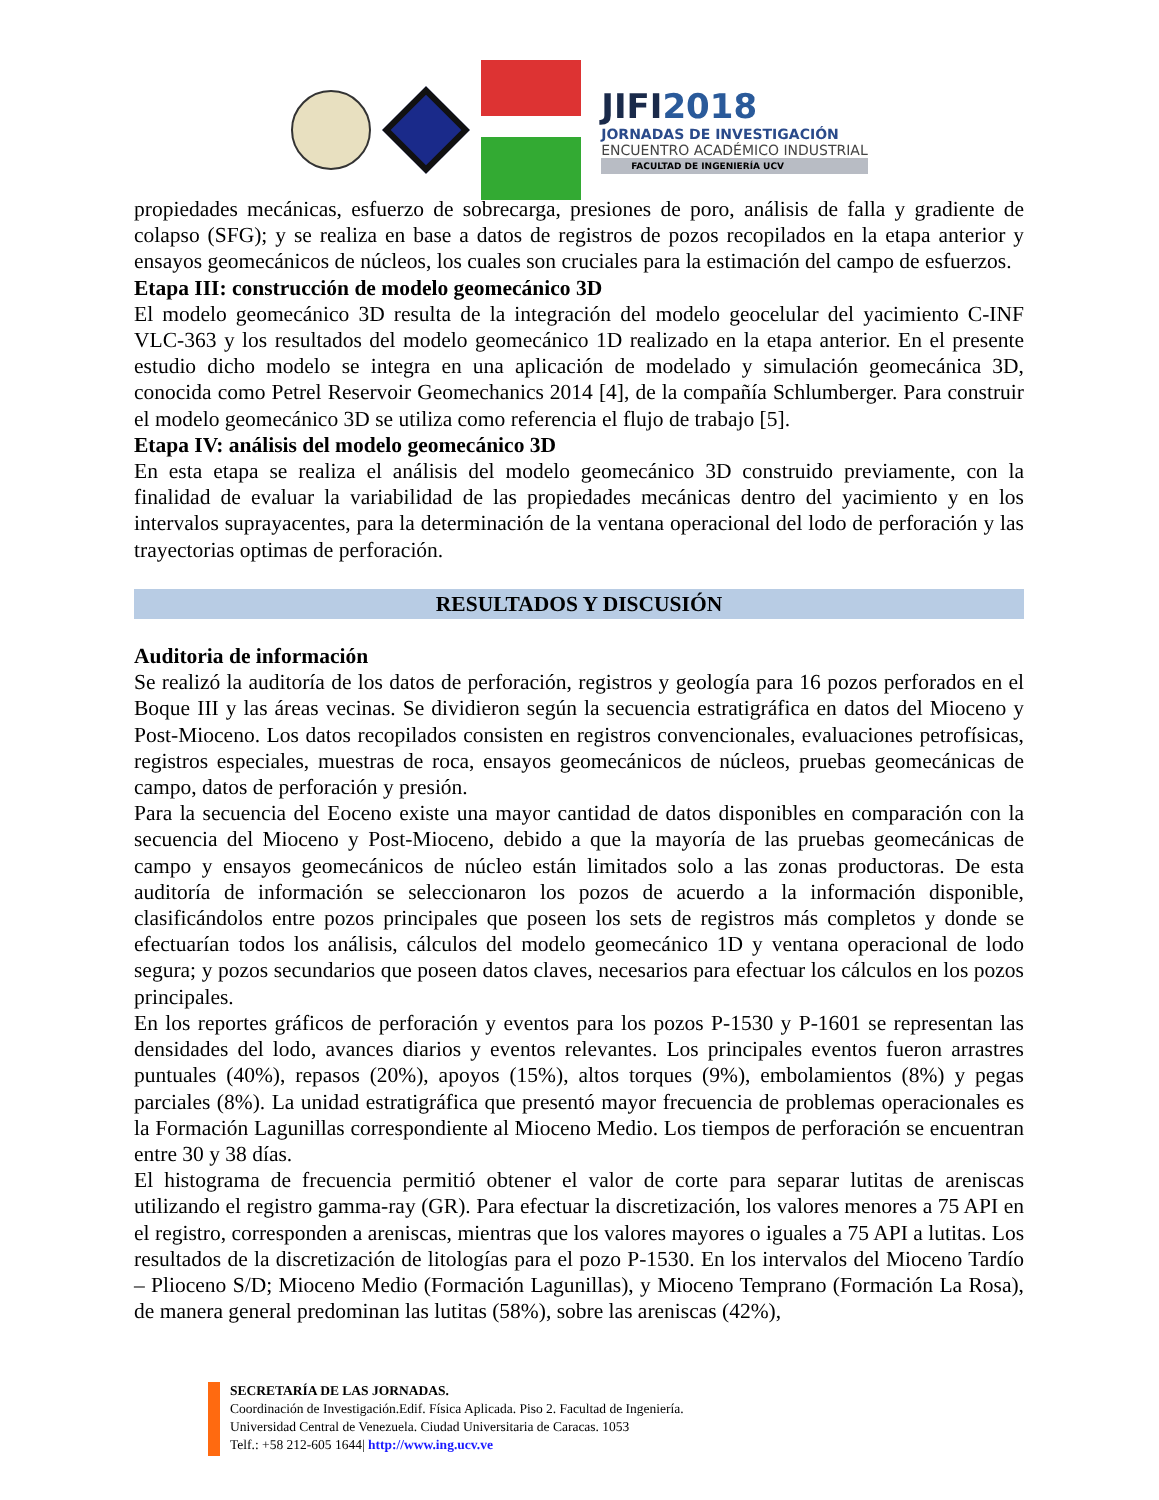JIFI2018
JORNADAS DE INVESTIGACIÓN
ENCUENTRO ACADÉMICO INDUSTRIAL
FACULTAD DE INGENIERÍA UCV
propiedades mecánicas, esfuerzo de sobrecarga, presiones de poro, análisis de falla y gradiente de colapso (SFG); y se realiza en base a datos de registros de pozos recopilados en la etapa anterior y ensayos geomecánicos de núcleos, los cuales son cruciales para la estimación del campo de esfuerzos.
Etapa III: construcción de modelo geomecánico 3D
El modelo geomecánico 3D resulta de la integración del modelo geocelular del yacimiento C-INF VLC-363 y los resultados del modelo geomecánico 1D realizado en la etapa anterior. En el presente estudio dicho modelo se integra en una aplicación de modelado y simulación geomecánica 3D, conocida como Petrel Reservoir Geomechanics 2014 [4], de la compañía Schlumberger. Para construir el modelo geomecánico 3D se utiliza como referencia el flujo de trabajo [5].
Etapa IV: análisis del modelo geomecánico 3D
En esta etapa se realiza el análisis del modelo geomecánico 3D construido previamente, con la finalidad de evaluar la variabilidad de las propiedades mecánicas dentro del yacimiento y en los intervalos suprayacentes, para la determinación de la ventana operacional del lodo de perforación y las trayectorias optimas de perforación.
RESULTADOS Y DISCUSIÓN
Auditoria de información
Se realizó la auditoría de los datos de perforación, registros y geología para 16 pozos perforados en el Boque III y las áreas vecinas. Se dividieron según la secuencia estratigráfica en datos del Mioceno y Post-Mioceno. Los datos recopilados consisten en registros convencionales, evaluaciones petrofísicas, registros especiales, muestras de roca, ensayos geomecánicos de núcleos, pruebas geomecánicas de campo, datos de perforación y presión.
Para la secuencia del Eoceno existe una mayor cantidad de datos disponibles en comparación con la secuencia del Mioceno y Post-Mioceno, debido a que la mayoría de las pruebas geomecánicas de campo y ensayos geomecánicos de núcleo están limitados solo a las zonas productoras. De esta auditoría de información se seleccionaron los pozos de acuerdo a la información disponible, clasificándolos entre pozos principales que poseen los sets de registros más completos y donde se efectuarían todos los análisis, cálculos del modelo geomecánico 1D y ventana operacional de lodo segura; y pozos secundarios que poseen datos claves, necesarios para efectuar los cálculos en los pozos principales.
En los reportes gráficos de perforación y eventos para los pozos P-1530 y P-1601 se representan las densidades del lodo, avances diarios y eventos relevantes. Los principales eventos fueron arrastres puntuales (40%), repasos (20%), apoyos (15%), altos torques (9%), embolamientos (8%) y pegas parciales (8%). La unidad estratigráfica que presentó mayor frecuencia de problemas operacionales es la Formación Lagunillas correspondiente al Mioceno Medio. Los tiempos de perforación se encuentran entre 30 y 38 días.
El histograma de frecuencia permitió obtener el valor de corte para separar lutitas de areniscas utilizando el registro gamma-ray (GR). Para efectuar la discretización, los valores menores a 75 API en el registro, corresponden a areniscas, mientras que los valores mayores o iguales a 75 API a lutitas. Los resultados de la discretización de litologías para el pozo P-1530. En los intervalos del Mioceno Tardío – Plioceno S/D; Mioceno Medio (Formación Lagunillas), y Mioceno Temprano (Formación La Rosa), de manera general predominan las lutitas (58%), sobre las areniscas (42%),
SECRETARÍA DE LAS JORNADAS.
Coordinación de Investigación.Edif. Física Aplicada. Piso 2. Facultad de Ingeniería.
Universidad Central de Venezuela. Ciudad Universitaria de Caracas. 1053
Telf.: +58 212-605 1644| http://www.ing.ucv.ve